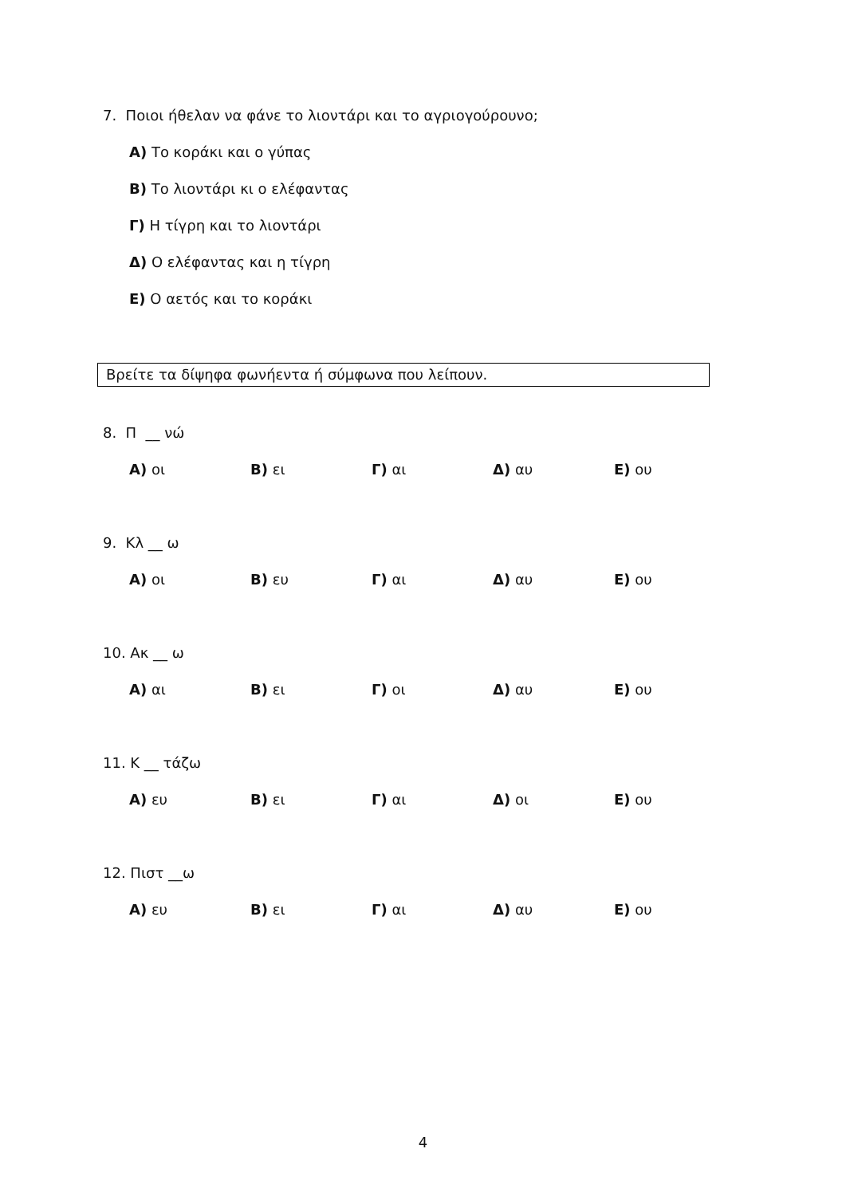7. Ποιοι ήθελαν να φάνε το λιοντάρι και το αγριογούρουνο;
Α) Το κοράκι και ο γύπας
Β) Το λιοντάρι κι ο ελέφαντας
Γ) Η τίγρη και το λιοντάρι
Δ) Ο ελέφαντας και η τίγρη
Ε) Ο αετός και το κοράκι
Βρείτε τα δίψηφα φωνήεντα ή σύμφωνα που λείπουν.
8. Π __ νώ
Α) οι Β) ει Γ) αι Δ) αυ Ε) ου
9. Κλ __ ω
Α) οι Β) ευ Γ) αι Δ) αυ Ε) ου
10. Ακ __ ω
Α) αι Β) ει Γ) οι Δ) αυ Ε) ου
11. Κ __ τάζω
Α) ευ Β) ει Γ) αι Δ) οι Ε) ου
12. Πιστ __ω
Α) ευ Β) ει Γ) αι Δ) αυ Ε) ου
4